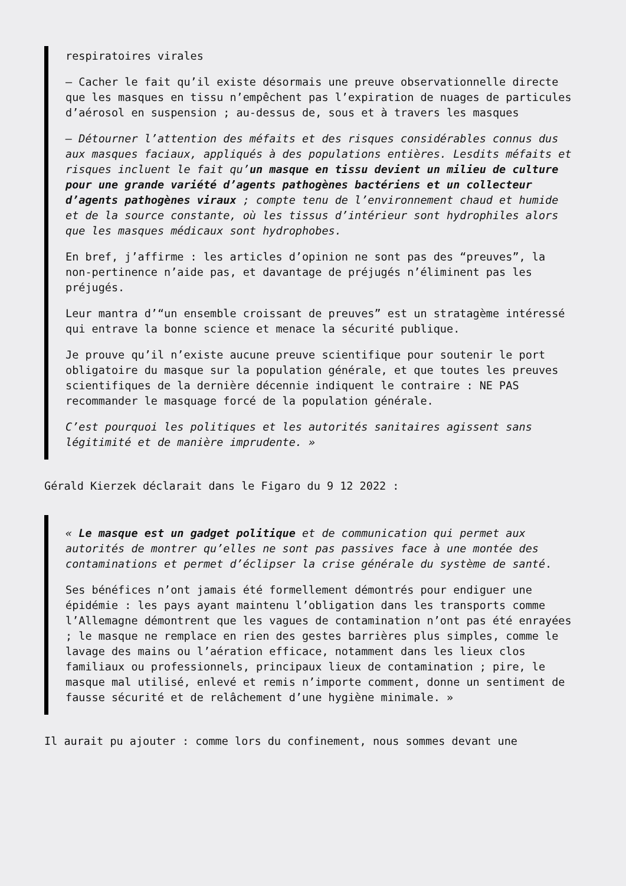respiratoires virales
– Cacher le fait qu’il existe désormais une preuve observationnelle directe que les masques en tissu n’empêchent pas l’expiration de nuages de particules d’aérosol en suspension ; au-dessus de, sous et à travers les masques
– Détourner l’attention des méfaits et des risques considérables connus dus aux masques faciaux, appliqués à des populations entières. Lesdits méfaits et risques incluent le fait qu’un masque en tissu devient un milieu de culture pour une grande variété d’agents pathogènes bactériens et un collecteur d’agents pathogènes viraux ; compte tenu de l’environnement chaud et humide et de la source constante, où les tissus d’intérieur sont hydrophiles alors que les masques médicaux sont hydrophobes.
En bref, j’affirme : les articles d’opinion ne sont pas des “preuves”, la non-pertinence n’aide pas, et davantage de préjugés n’éliminent pas les préjugés.
Leur mantra d’“un ensemble croissant de preuves” est un stratagème intéressé qui entrave la bonne science et menace la sécurité publique.
Je prouve qu’il n’existe aucune preuve scientifique pour soutenir le port obligatoire du masque sur la population générale, et que toutes les preuves scientifiques de la dernière décennie indiquent le contraire : NE PAS recommander le masquage forcé de la population générale.
C’est pourquoi les politiques et les autorités sanitaires agissent sans légitimité et de manière imprudente. »
Gérald Kierzek déclarait dans le Figaro du 9 12 2022 :
« Le masque est un gadget politique et de communication qui permet aux autorités de montrer qu’elles ne sont pas passives face à une montée des contaminations et permet d’éclipser la crise générale du système de santé.
Ses bénéfices n’ont jamais été formellement démontrés pour endiguer une épidémie : les pays ayant maintenu l’obligation dans les transports comme l’Allemagne démontrent que les vagues de contamination n’ont pas été enrayées ; le masque ne remplace en rien des gestes barrières plus simples, comme le lavage des mains ou l’aération efficace, notamment dans les lieux clos familiaux ou professionnels, principaux lieux de contamination ; pire, le masque mal utilisé, enlevé et remis n’importe comment, donne un sentiment de fausse sécurité et de relâchement d’une hygiène minimale. »
Il aurait pu ajouter : comme lors du confinement, nous sommes devant une